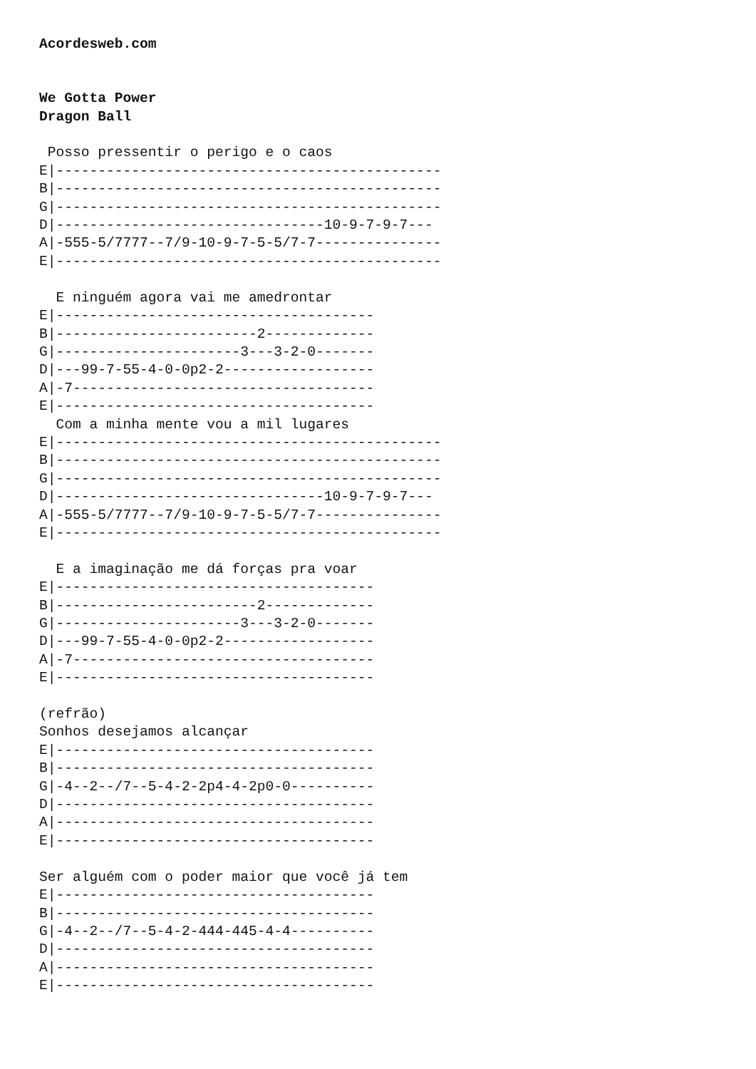Acordesweb.com


We Gotta Power
Dragon Ball

 Posso pressentir o perigo e o caos
E|----------------------------------------------
B|----------------------------------------------
G|----------------------------------------------
D|--------------------------------10-9-7-9-7---
A|-555-5/7777--7/9-10-9-7-5-5/7-7---------------
E|----------------------------------------------

  E ninguém agora vai me amedrontar
E|--------------------------------------
B|------------------------2-------------
G|----------------------3---3-2-0-------
D|---99-7-55-4-0-0p2-2------------------
A|-7------------------------------------
E|--------------------------------------
  Com a minha mente vou a mil lugares
E|----------------------------------------------
B|----------------------------------------------
G|----------------------------------------------
D|--------------------------------10-9-7-9-7---
A|-555-5/7777--7/9-10-9-7-5-5/7-7---------------
E|----------------------------------------------

  E a imaginação me dá forças pra voar
E|--------------------------------------
B|------------------------2-------------
G|----------------------3---3-2-0-------
D|---99-7-55-4-0-0p2-2------------------
A|-7------------------------------------
E|--------------------------------------

(refrão)
Sonhos desejamos alcançar
E|--------------------------------------
B|--------------------------------------
G|-4--2--/7--5-4-2-2p4-4-2p0-0----------
D|--------------------------------------
A|--------------------------------------
E|--------------------------------------

Ser alguém com o poder maior que você já tem
E|--------------------------------------
B|--------------------------------------
G|-4--2--/7--5-4-2-444-445-4-4----------
D|--------------------------------------
A|--------------------------------------
E|--------------------------------------